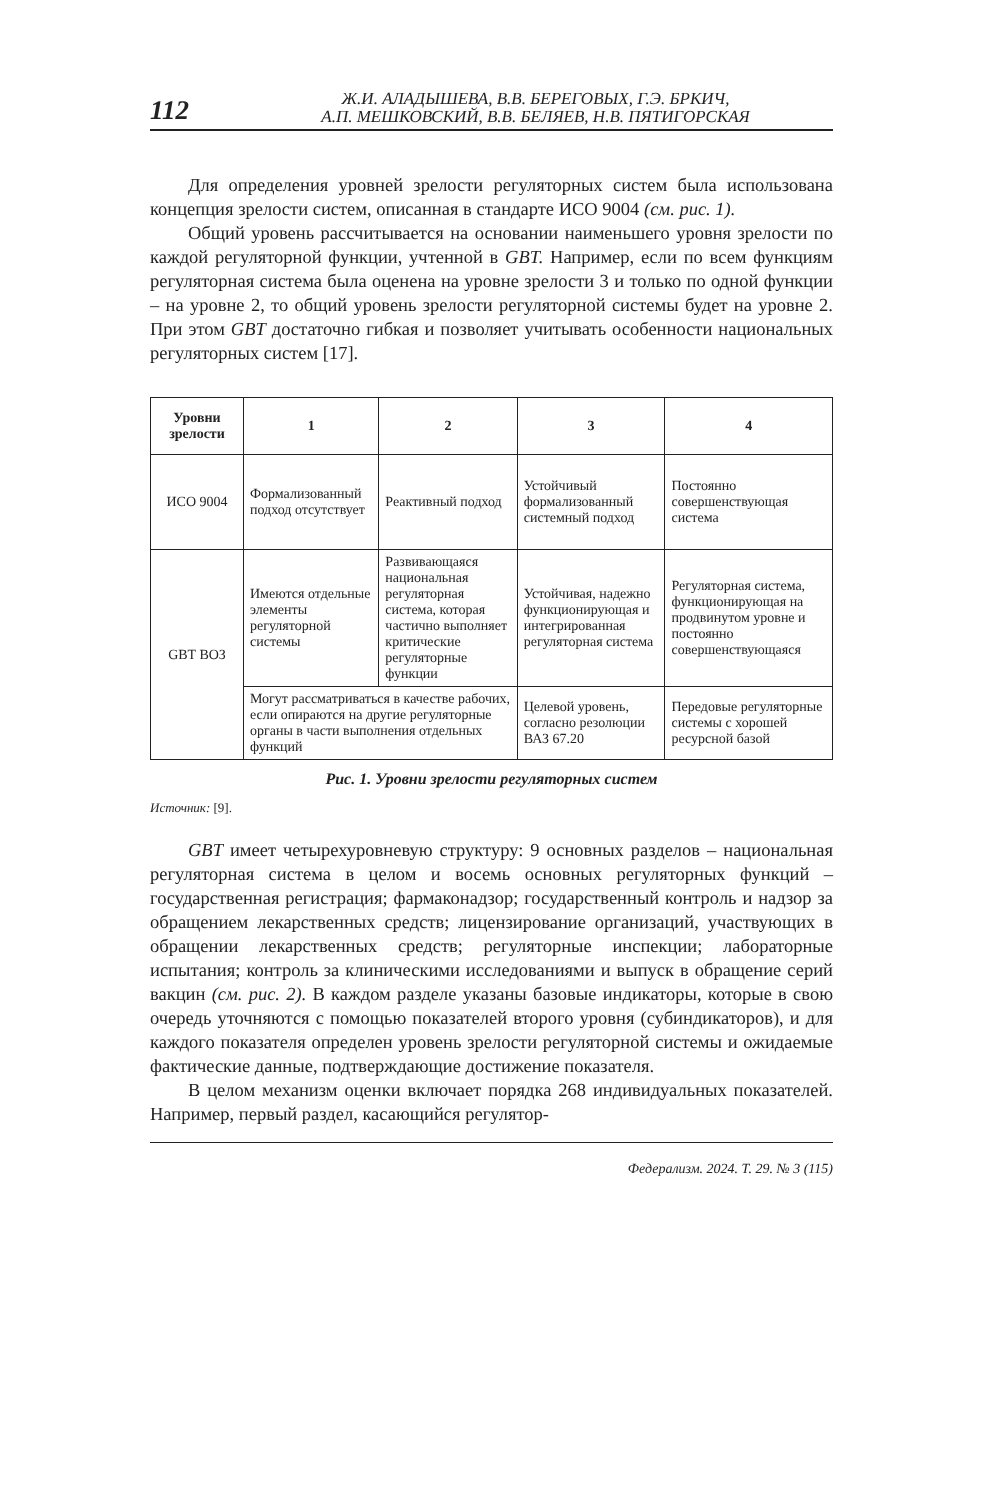112
Ж.И. АЛАДЫШЕВА, В.В. БЕРЕГОВЫХ, Г.Э. БРКИЧ,
А.П. МЕШКОВСКИЙ, В.В. БЕЛЯЕВ, Н.В. ПЯТИГОРСКАЯ
Для определения уровней зрелости регуляторных систем была использована концепция зрелости систем, описанная в стандарте ИСО 9004 (см. рис. 1).
Общий уровень рассчитывается на основании наименьшего уровня зрелости по каждой регуляторной функции, учтенной в GBT. Например, если по всем функциям регуляторная система была оценена на уровне зрелости 3 и только по одной функции – на уровне 2, то общий уровень зрелости регуляторной системы будет на уровне 2. При этом GBT достаточно гибкая и позволяет учитывать особенности национальных регуляторных систем [17].
| Уровни зрелости | 1 | 2 | 3 | 4 |
| --- | --- | --- | --- | --- |
| ИСО 9004 | Формализованный подход отсутствует | Реактивный подход | Устойчивый формализованный системный подход | Постоянно совершенствующая система |
| GBT ВОЗ | Имеются отдельные элементы регуляторной системы | Развивающаяся национальная регуляторная система, которая частично выполняет критические регуляторные функции | Устойчивая, надежно функционирующая и интегрированная регуляторная система | Регуляторная система, функционирующая на продвинутом уровне и постоянно совершенствующаяся |
| | Могут рассматриваться в качестве рабочих, если опираются на другие регуляторные органы в части выполнения отдельных функций | | Целевой уровень, согласно резолюции ВАЗ 67.20 | Передовые регуляторные системы с хорошей ресурсной базой |
Рис. 1. Уровни зрелости регуляторных систем
Источник: [9].
GBT имеет четырехуровневую структуру: 9 основных разделов – национальная регуляторная система в целом и восемь основных регуляторных функций – государственная регистрация; фармаконадзор; государственный контроль и надзор за обращением лекарственных средств; лицензирование организаций, участвующих в обращении лекарственных средств; регуляторные инспекции; лабораторные испытания; контроль за клиническими исследованиями и выпуск в обращение серий вакцин (см. рис. 2). В каждом разделе указаны базовые индикаторы, которые в свою очередь уточняются с помощью показателей второго уровня (субиндикаторов), и для каждого показателя определен уровень зрелости регуляторной системы и ожидаемые фактические данные, подтверждающие достижение показателя.
В целом механизм оценки включает порядка 268 индивидуальных показателей. Например, первый раздел, касающийся регулятор-
Федерализм. 2024. Т. 29. № 3 (115)